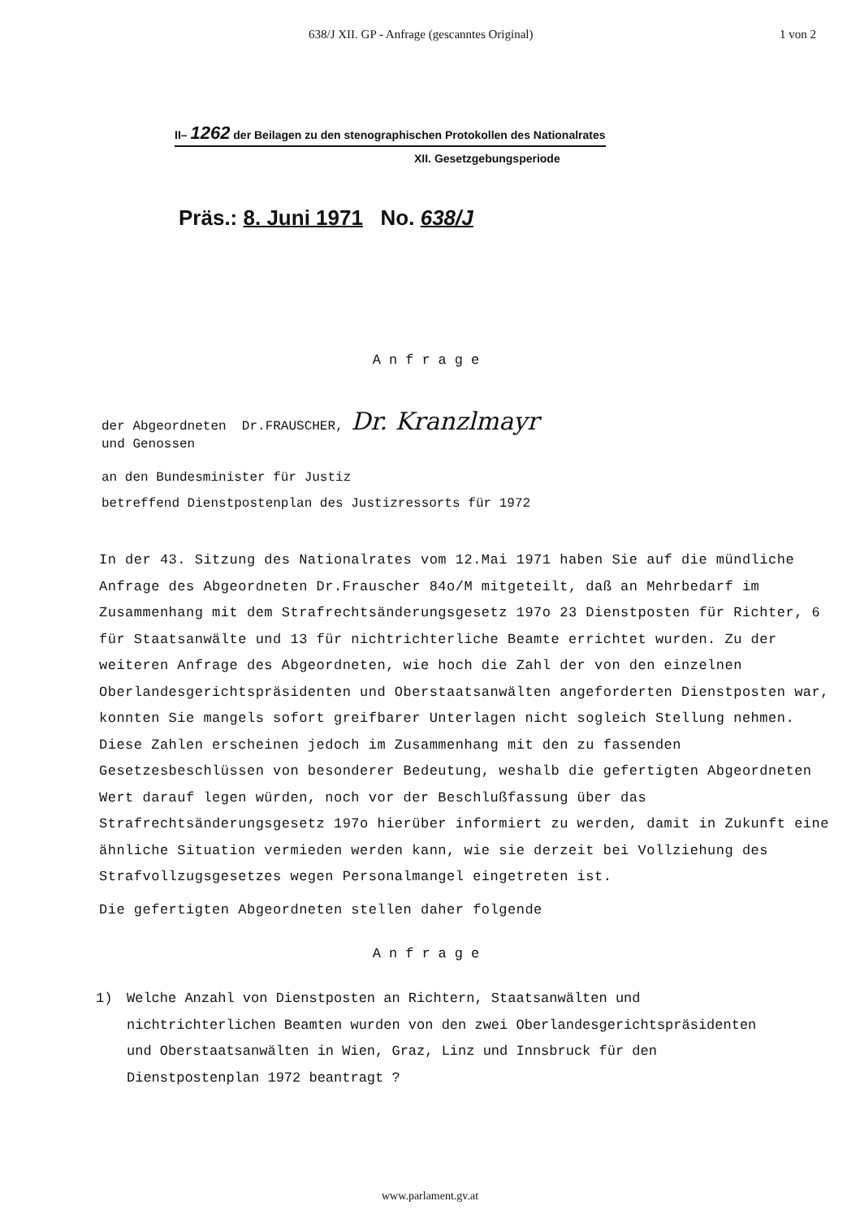638/J XII. GP - Anfrage (gescanntes Original) 1 von 2
II– 1262 der Beilagen zu den stenographischen Protokollen des Nationalrates
XII. Gesetzgebungsperiode
Präs.: 8. Juni 1971 No. 638/J
Anfrage
der Abgeordneten Dr.FRAUSCHER, Dr. Kranzlmayr
und Genossen
an den Bundesminister für Justiz
betreffend Dienstpostenplan des Justizressorts für 1972
In der 43. Sitzung des Nationalrates vom 12.Mai 1971 haben Sie auf die mündliche Anfrage des Abgeordneten Dr.Frauscher 84o/M mitgeteilt, daß an Mehrbedarf im Zusammenhang mit dem Strafrechtsänderungsgesetz 197o 23 Dienstposten für Richter, 6 für Staatsanwälte und 13 für nichtrichterliche Beamte errichtet wurden. Zu der weiteren Anfrage des Abgeordneten, wie hoch die Zahl der von den einzelnen Oberlandesgerichtspräsidenten und Oberstaatsanwälten angeforderten Dienstposten war, konnten Sie mangels sofort greifbarer Unterlagen nicht sogleich Stellung nehmen. Diese Zahlen erscheinen jedoch im Zusammenhang mit den zu fassenden Gesetzesbeschlüssen von besonderer Bedeutung, weshalb die gefertigten Abgeordneten Wert darauf legen würden, noch vor der Beschlußfassung über das Strafrechtsänderungsgesetz 197o hierüber informiert zu werden, damit in Zukunft eine ähnliche Situation vermieden werden kann, wie sie derzeit bei Vollziehung des Strafvollzugsgesetzes wegen Personalmangel eingetreten ist.
Die gefertigten Abgeordneten stellen daher folgende
Anfrage
1) Welche Anzahl von Dienstposten an Richtern, Staatsanwälten und nichtrichterlichen Beamten wurden von den zwei Oberlandesgerichtspräsidenten und Oberstaatsanwälten in Wien, Graz, Linz und Innsbruck für den Dienstpostenplan 1972 beantragt ?
www.parlament.gv.at